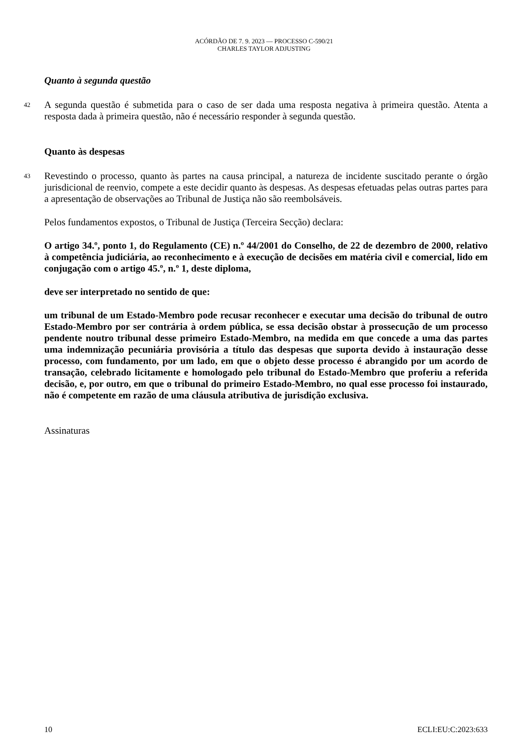ACÓRDÃO DE 7. 9. 2023 — PROCESSO C-590/21
CHARLES TAYLOR ADJUSTING
Quanto à segunda questão
42 A segunda questão é submetida para o caso de ser dada uma resposta negativa à primeira questão. Atenta a resposta dada à primeira questão, não é necessário responder à segunda questão.
Quanto às despesas
43 Revestindo o processo, quanto às partes na causa principal, a natureza de incidente suscitado perante o órgão jurisdicional de reenvio, compete a este decidir quanto às despesas. As despesas efetuadas pelas outras partes para a apresentação de observações ao Tribunal de Justiça não são reembolsáveis.
Pelos fundamentos expostos, o Tribunal de Justiça (Terceira Secção) declara:
O artigo 34.º, ponto 1, do Regulamento (CE) n.º 44/2001 do Conselho, de 22 de dezembro de 2000, relativo à competência judiciária, ao reconhecimento e à execução de decisões em matéria civil e comercial, lido em conjugação com o artigo 45.º, n.º 1, deste diploma,
deve ser interpretado no sentido de que:
um tribunal de um Estado-Membro pode recusar reconhecer e executar uma decisão do tribunal de outro Estado-Membro por ser contrária à ordem pública, se essa decisão obstar à prossecução de um processo pendente noutro tribunal desse primeiro Estado-Membro, na medida em que concede a uma das partes uma indemnização pecuniária provisória a título das despesas que suporta devido à instauração desse processo, com fundamento, por um lado, em que o objeto desse processo é abrangido por um acordo de transação, celebrado licitamente e homologado pelo tribunal do Estado-Membro que proferiu a referida decisão, e, por outro, em que o tribunal do primeiro Estado-Membro, no qual esse processo foi instaurado, não é competente em razão de uma cláusula atributiva de jurisdição exclusiva.
Assinaturas
10 ECLI:EU:C:2023:633